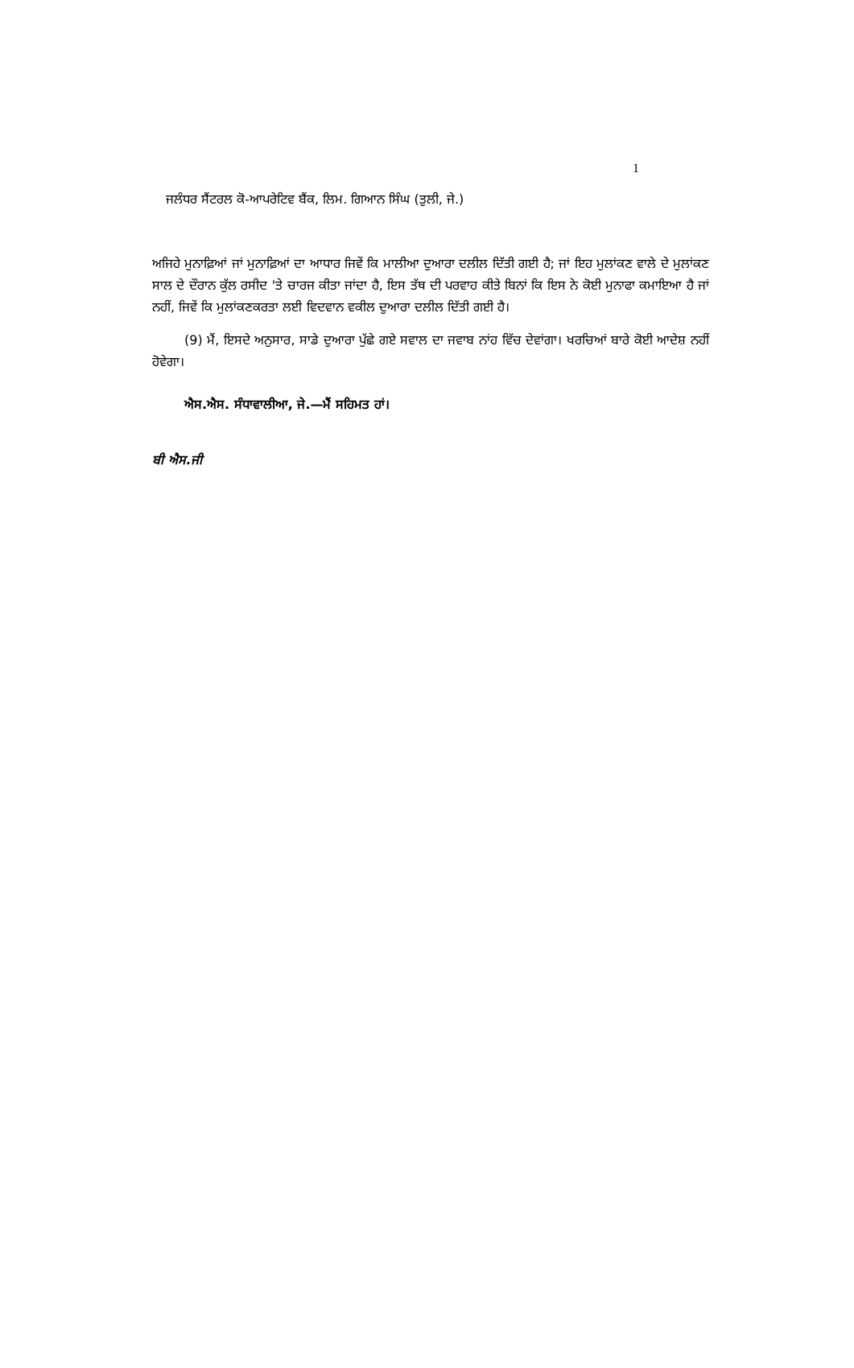1
ਜਲੰਧਰ ਸੈਂਟਰਲ ਕੋ-ਆਪਰੇਟਿਵ ਬੈਂਕ, ਲਿਮ. ਗਿਆਨ ਸਿੰਘ (ਤੁਲੀ, ਜੇ.)
ਅਜਿਹੇ ਮੁਨਾਫ਼ਿਆਂ ਜਾਂ ਮੁਨਾਫ਼ਿਆਂ ਦਾ ਆਧਾਰ ਜਿਵੇਂ ਕਿ ਮਾਲੀਆ ਦੁਆਰਾ ਦਲੀਲ ਦਿੱਤੀ ਗਈ ਹੈ; ਜਾਂ ਇਹ ਮੁਲਾਂਕਣ ਵਾਲੇ ਦੇ ਮੁਲਾਂਕਣ ਸਾਲ ਦੇ ਦੌਰਾਨ ਕੁੱਲ ਰਸੀਦ 'ਤੇ ਚਾਰਜ ਕੀਤਾ ਜਾਂਦਾ ਹੈ, ਇਸ ਤੱਥ ਦੀ ਪਰਵਾਹ ਕੀਤੇ ਬਿਨਾਂ ਕਿ ਇਸ ਨੇ ਕੋਈ ਮੁਨਾਫਾ ਕਮਾਇਆ ਹੈ ਜਾਂ ਨਹੀਂ, ਜਿਵੇਂ ਕਿ ਮੁਲਾਂਕਣਕਰਤਾ ਲਈ ਵਿਦਵਾਨ ਵਕੀਲ ਦੁਆਰਾ ਦਲੀਲ ਦਿੱਤੀ ਗਈ ਹੈ।
(9) ਮੈਂ, ਇਸਦੇ ਅਨੁਸਾਰ, ਸਾਡੇ ਦੁਆਰਾ ਪੁੱਛੇ ਗਏ ਸਵਾਲ ਦਾ ਜਵਾਬ ਨਾਂਹ ਵਿੱਚ ਦੇਵਾਂਗਾ। ਖਰਚਿਆਂ ਬਾਰੇ ਕੋਈ ਆਦੇਸ਼ ਨਹੀਂ ਹੋਵੇਗਾ।
ਐਸ.ਐਸ. ਸੰਧਾਵਾਲੀਆ, ਜੇ.—ਮੈਂ ਸਹਿਮਤ ਹਾਂ।
ਬੀ ਐਸ.ਜੀ